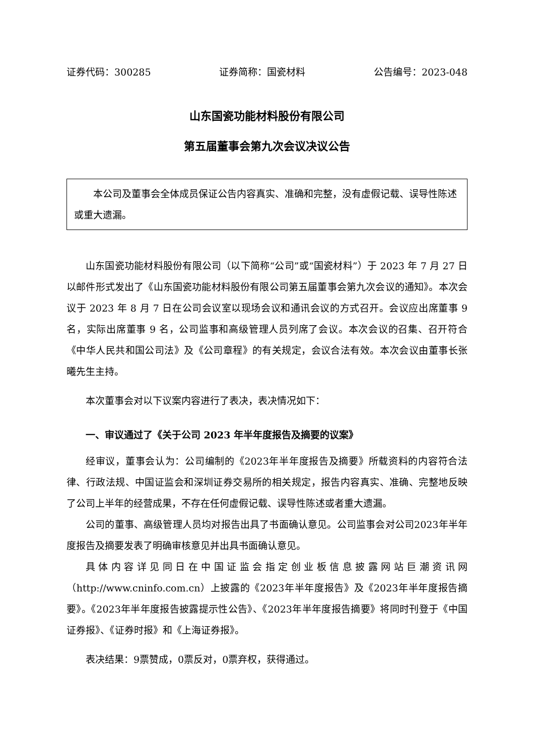证券代码：300285 证券简称：国瓷材料 公告编号：2023-048
山东国瓷功能材料股份有限公司
第五届董事会第九次会议决议公告
本公司及董事会全体成员保证公告内容真实、准确和完整，没有虚假记载、误导性陈述或重大遗漏。
山东国瓷功能材料股份有限公司（以下简称“公司”或“国瓷材料”）于 2023 年 7 月 27 日以邮件形式发出了《山东国瓷功能材料股份有限公司第五届董事会第九次会议的通知》。本次会议于 2023 年 8 月 7 日在公司会议室以现场会议和通讯会议的方式召开。会议应出席董事 9 名，实际出席董事 9 名，公司监事和高级管理人员列席了会议。本次会议的召集、召开符合《中华人民共和国公司法》及《公司章程》的有关规定，会议合法有效。本次会议由董事长张曦先生主持。
本次董事会对以下议案内容进行了表决，表决情况如下：
一、审议通过了《关于公司 2023 年半年度报告及摘要的议案》
经审议，董事会认为：公司编制的《2023年半年度报告及摘要》所载资料的内容符合法律、行政法规、中国证监会和深圳证券交易所的相关规定，报告内容真实、准确、完整地反映了公司上半年的经营成果，不存在任何虚假记载、误导性陈述或者重大遗漏。
公司的董事、高级管理人员均对报告出具了书面确认意见。公司监事会对公司2023年半年度报告及摘要发表了明确审核意见并出具书面确认意见。
具体内容详见同日在中国证监会指定创业板信息披露网站巨潮资讯网（http://www.cninfo.com.cn）上披露的《2023年半年度报告》及《2023年半年度报告摘要》。《2023年半年度报告披露提示性公告》、《2023年半年度报告摘要》将同时刊登于《中国证券报》、《证券时报》和《上海证券报》。
表决结果：9票赞成，0票反对，0票弃权，获得通过。